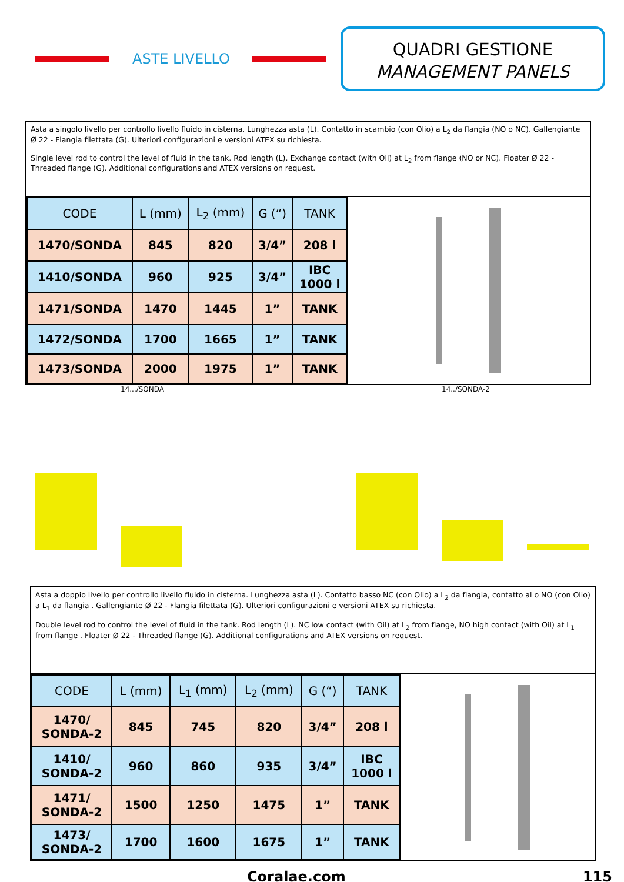ASTE LIVELLO
QUADRI GESTIONE
MANAGEMENT PANELS
Asta a singolo livello per controllo livello fluido in cisterna. Lunghezza asta (L). Contatto in scambio (con Olio) a L<sub>2</sub> da flangia (NO o NC). Gallengiante Ø 22 - Flangia filettata (G). Ulteriori configurazioni e versioni ATEX su richiesta.
Single level rod to control the level of fluid in the tank. Rod length (L). Exchange contact (with Oil) at L<sub>2</sub> from flange (NO or NC). Floater Ø 22 - Threaded flange (G). Additional configurations and ATEX versions on request.
| CODE | L (mm) | L<sub>2</sub> (mm) | G (“) | TANK |
| --- | --- | --- | --- | --- |
| 1470/SONDA | 845 | 820 | 3/4” | 208 l |
| 1410/SONDA | 960 | 925 | 3/4” | IBC 1000 l |
| 1471/SONDA | 1470 | 1445 | 1” | TANK |
| 1472/SONDA | 1700 | 1665 | 1” | TANK |
| 1473/SONDA | 2000 | 1975 | 1” | TANK |
14.../SONDA 14../SONDA-2
Asta a doppio livello per controllo livello fluido in cisterna. Lunghezza asta (L). Contatto basso NC (con Olio) a L<sub>2</sub> da flangia, contatto al o NO (con Olio) a L<sub>1</sub> da flangia . Gallengiante Ø 22 - Flangia filettata (G). Ulteriori configurazioni e versioni ATEX su richiesta.
Double level rod to control the level of fluid in the tank. Rod length (L). NC low contact (with Oil) at L<sub>2</sub> from flange, NO high contact (with Oil) at L<sub>1</sub> from flange . Floater Ø 22 - Threaded flange (G). Additional configurations and ATEX versions on request.
| CODE | L (mm) | L<sub>1</sub> (mm) | L<sub>2</sub> (mm) | G (“) | TANK |
| --- | --- | --- | --- | --- | --- |
| 1470/ SONDA-2 | 845 | 745 | 820 | 3/4” | 208 l |
| 1410/ SONDA-2 | 960 | 860 | 935 | 3/4” | IBC 1000 l |
| 1471/ SONDA-2 | 1500 | 1250 | 1475 | 1” | TANK |
| 1473/ SONDA-2 | 1700 | 1600 | 1675 | 1” | TANK |
Coralae.com 115